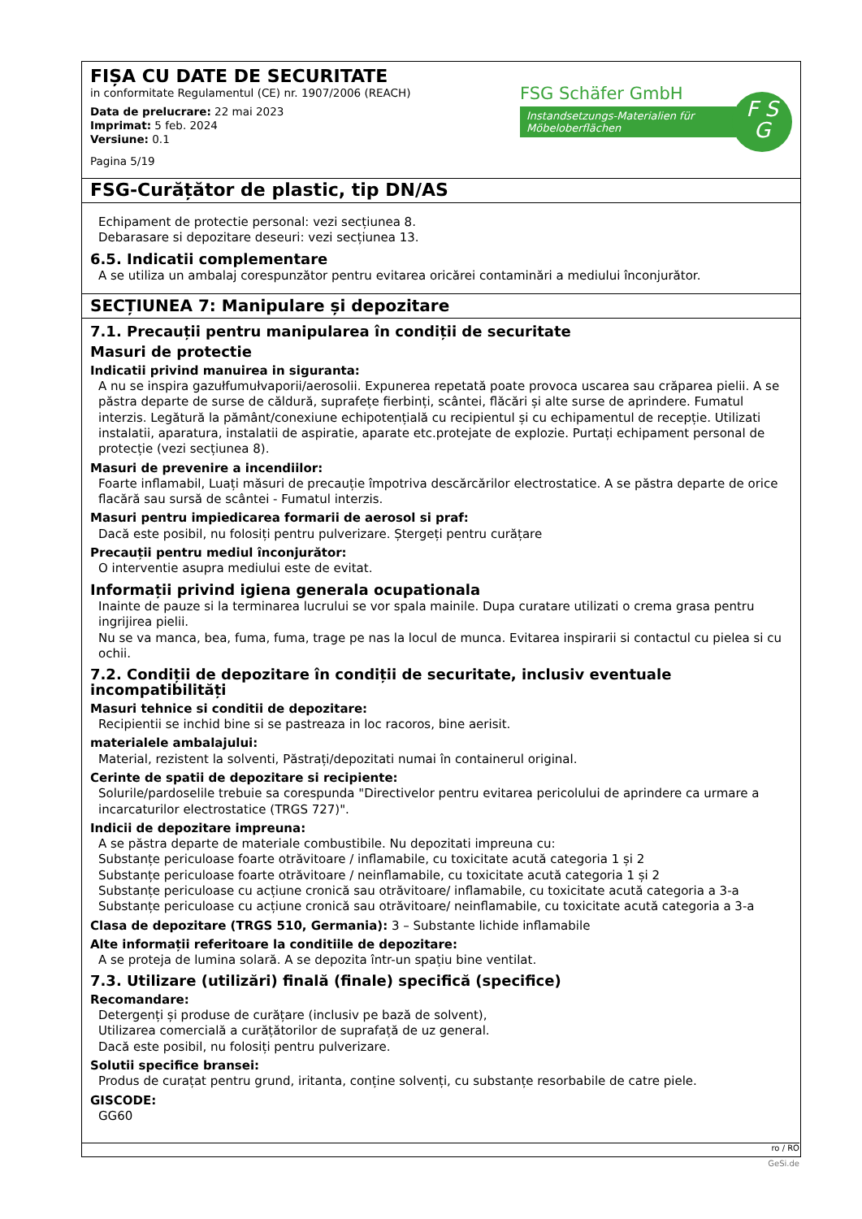FIȘA CU DATE DE SECURITATE
in conformitate Regulamentul (CE) nr. 1907/2006 (REACH)
Data de prelucrare: 22 mai 2023
Imprimat: 5 feb. 2024
Versiune: 0.1
Pagina 5/19
FSG Schäfer GmbH
Instandsetzungs-Materialien für Möbeloberflächen
F S
G
FSG-Curățător de plastic, tip DN/AS
Echipament de protectie personal: vezi secțiunea 8.
Debarasare si depozitare deseuri: vezi secțiunea 13.
6.5. Indicatii complementare
A se utiliza un ambalaj corespunzător pentru evitarea oricărei contaminări a mediului înconjurător.
SECȚIUNEA 7: Manipulare și depozitare
7.1. Precauții pentru manipularea în condiții de securitate
Masuri de protectie
Indicatii privind manuirea in siguranta:
A nu se inspira gazułfumułvaporii/aerosolii. Expunerea repetată poate provoca uscarea sau crăparea pielii. A se păstra departe de surse de căldură, suprafețe fierbinți, scântei, flăcări și alte surse de aprindere. Fumatul interzis. Legătură la pământ/conexiune echipotențială cu recipientul și cu echipamentul de recepție. Utilizati instalatii, aparatura, instalatii de aspiratie, aparate etc.protejate de explozie. Purtați echipament personal de protecție (vezi secțiunea 8).
Masuri de prevenire a incendiilor:
Foarte inflamabil, Luați măsuri de precauție împotriva descărcărilor electrostatice. A se păstra departe de orice flacără sau sursă de scântei - Fumatul interzis.
Masuri pentru impiedicarea formarii de aerosol si praf:
Dacă este posibil, nu folosiți pentru pulverizare. Ștergeți pentru curățare
Precauții pentru mediul înconjurător:
O interventie asupra mediului este de evitat.
Informații privind igiena generala ocupationala
Inainte de pauze si la terminarea lucrului se vor spala mainile. Dupa curatare utilizati o crema grasa pentru ingrijirea pielii.
Nu se va manca, bea, fuma, fuma, trage pe nas la locul de munca. Evitarea inspirarii si contactul cu pielea si cu ochii.
7.2. Condiții de depozitare în condiții de securitate, inclusiv eventuale incompatibilități
Masuri tehnice si conditii de depozitare:
Recipientii se inchid bine si se pastreaza in loc racoros, bine aerisit.
materialele ambalajului:
Material, rezistent la solventi, Păstrați/depozitati numai în containerul original.
Cerinte de spatii de depozitare si recipiente:
Solurile/pardoselile trebuie sa corespunda "Directivelor pentru evitarea pericolului de aprindere ca urmare a incarcaturilor electrostatice (TRGS 727)".
Indicii de depozitare impreuna:
A se păstra departe de materiale combustibile. Nu depozitati impreuna cu:
Substanțe periculoase foarte otrăvitoare / inflamabile, cu toxicitate acută categoria 1 și 2
Substanțe periculoase foarte otrăvitoare / neinflamabile, cu toxicitate acută categoria 1 și 2
Substanțe periculoase cu acțiune cronică sau otrăvitoare/ inflamabile, cu toxicitate acută categoria a 3-a
Substanțe periculoase cu acțiune cronică sau otrăvitoare/ neinflamabile, cu toxicitate acută categoria a 3-a
Clasa de depozitare (TRGS 510, Germania): 3 – Substante lichide inflamabile
Alte informații referitoare la conditiile de depozitare:
A se proteja de lumina solară. A se depozita într-un spațiu bine ventilat.
7.3. Utilizare (utilizări) finală (finale) specifică (specifice)
Recomandare:
Detergenți și produse de curățare (inclusiv pe bază de solvent),
Utilizarea comercială a curățătorilor de suprafață de uz general.
Dacă este posibil, nu folosiți pentru pulverizare.
Solutii specifice bransei:
Produs de curațat pentru grund, iritanta, conține solvenți, cu substanțe resorbabile de catre piele.
GISCODE:
GG60
ro / RO
GeSi.de